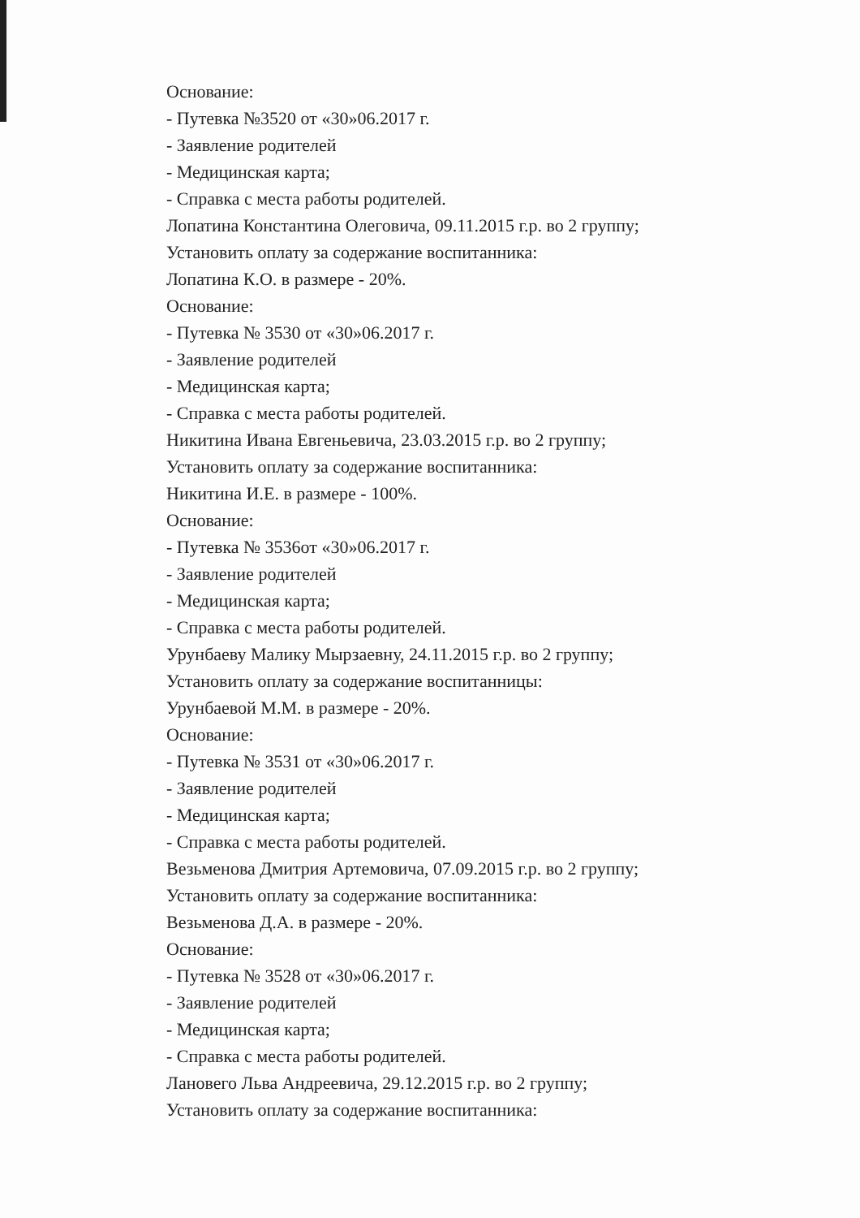Основание:
- Путевка №3520 от «30»06.2017 г.
- Заявление родителей
- Медицинская карта;
- Справка с места работы родителей.
Лопатина Константина Олеговича, 09.11.2015 г.р. во 2 группу;
Установить оплату за содержание воспитанника:
Лопатина К.О. в размере - 20%.
Основание:
- Путевка № 3530 от «30»06.2017 г.
- Заявление родителей
- Медицинская карта;
- Справка с места работы родителей.
Никитина Ивана Евгеньевича, 23.03.2015 г.р. во 2 группу;
Установить оплату за содержание воспитанника:
Никитина И.Е. в размере - 100%.
Основание:
- Путевка № 3536от «30»06.2017 г.
- Заявление родителей
- Медицинская карта;
- Справка с места работы родителей.
Урунбаеву Малику Мырзаевну, 24.11.2015 г.р. во 2 группу;
Установить оплату за содержание воспитанницы:
Урунбаевой М.М. в размере - 20%.
Основание:
- Путевка № 3531 от «30»06.2017 г.
- Заявление родителей
- Медицинская карта;
- Справка с места работы родителей.
Везьменова Дмитрия Артемовича, 07.09.2015 г.р. во 2 группу;
Установить оплату за содержание воспитанника:
Везьменова Д.А. в размере - 20%.
Основание:
- Путевка № 3528 от «30»06.2017 г.
- Заявление родителей
- Медицинская карта;
- Справка с места работы родителей.
Лановего Льва Андреевича, 29.12.2015 г.р. во 2 группу;
Установить оплату за содержание воспитанника: